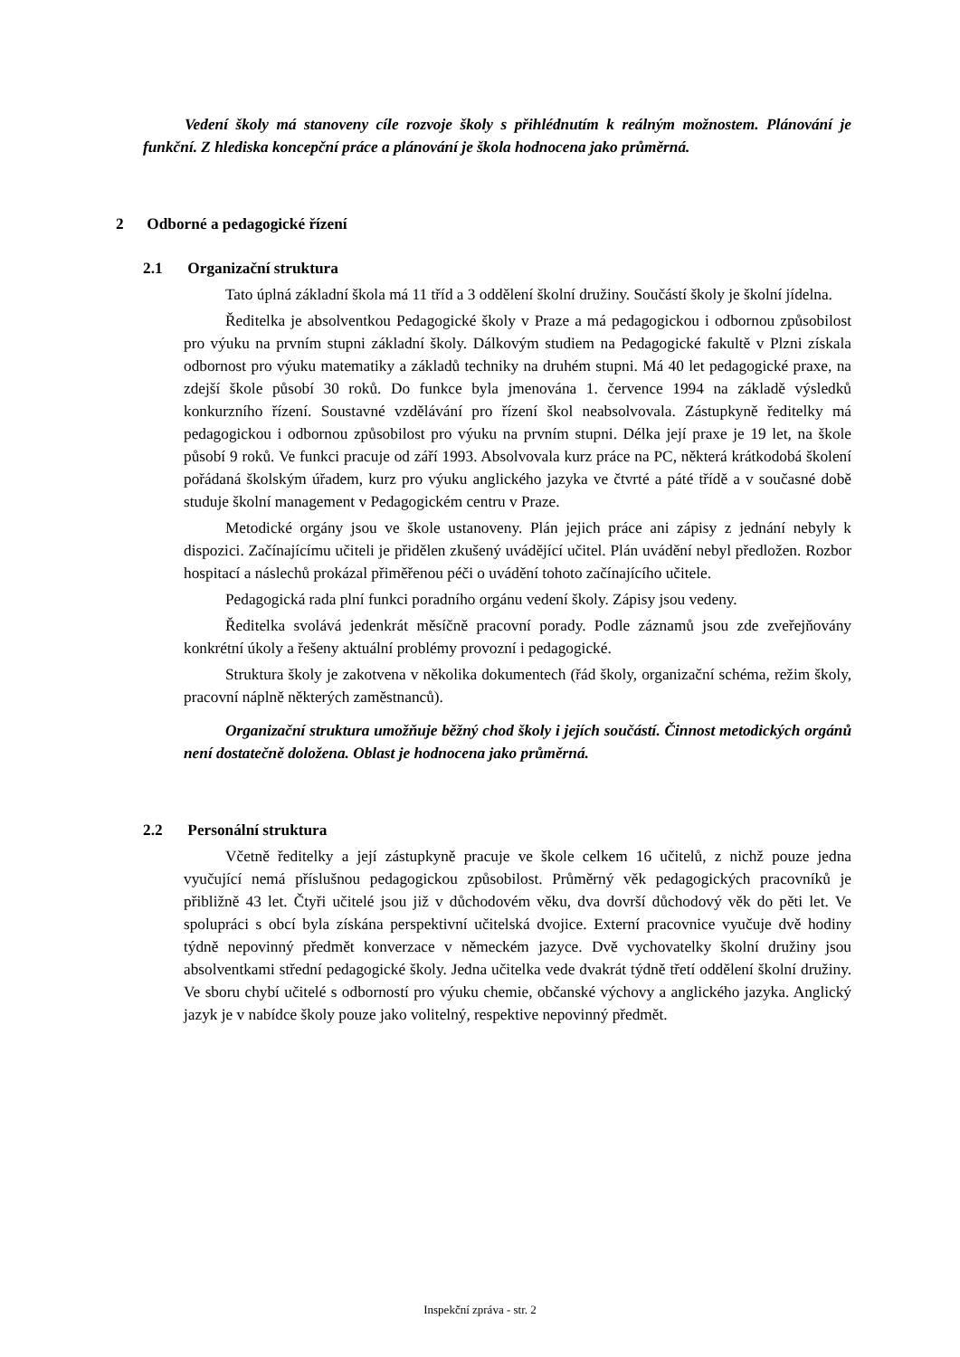Vedení školy má stanoveny cíle rozvoje školy s přihlédnutím k reálným možnostem. Plánování je funkční. Z hlediska koncepční práce a plánování je škola hodnocena jako průměrná.
2 Odborné a pedagogické řízení
2.1 Organizační struktura
Tato úplná základní škola má 11 tříd a 3 oddělení školní družiny. Součástí školy je školní jídelna.
Ředitelka je absolventkou Pedagogické školy v Praze a má pedagogickou i odbornou způsobilost pro výuku na prvním stupni základní školy. Dálkovým studiem na Pedagogické fakultě v Plzni získala odbornost pro výuku matematiky a základů techniky na druhém stupni. Má 40 let pedagogické praxe, na zdejší škole působí 30 roků. Do funkce byla jmenována 1. července 1994 na základě výsledků konkurzního řízení. Soustavné vzdělávání pro řízení škol neabsolvovala. Zástupkyně ředitelky má pedagogickou i odbornou způsobilost pro výuku na prvním stupni. Délka její praxe je 19 let, na škole působí 9 roků. Ve funkci pracuje od září 1993. Absolvovala kurz práce na PC, některá krátkodobá školení pořádaná školským úřadem, kurz pro výuku anglického jazyka ve čtvrté a páté třídě a v současné době studuje školní management v Pedagogickém centru v Praze.
Metodické orgány jsou ve škole ustanoveny. Plán jejich práce ani zápisy z jednání nebyly k dispozici. Začínajícímu učiteli je přidělen zkušený uvádějící učitel. Plán uvádění nebyl předložen. Rozbor hospitací a náslechů prokázal přiměřenou péči o uvádění tohoto začínajícího učitele.
Pedagogická rada plní funkci poradního orgánu vedení školy. Zápisy jsou vedeny.
Ředitelka svolává jedenkrát měsíčně pracovní porady. Podle záznamů jsou zde zveřejňovány konkrétní úkoly a řešeny aktuální problémy provozní i pedagogické.
Struktura školy je zakotvena v několika dokumentech (řád školy, organizační schéma, režim školy, pracovní náplně některých zaměstnanců).
Organizační struktura umožňuje běžný chod školy i jejích součástí. Činnost metodických orgánů není dostatečně doložena. Oblast je hodnocena jako průměrná.
2.2 Personální struktura
Včetně ředitelky a její zástupkyně pracuje ve škole celkem 16 učitelů, z nichž pouze jedna vyučující nemá příslušnou pedagogickou způsobilost. Průměrný věk pedagogických pracovníků je přibližně 43 let. Čtyři učitelé jsou již v důchodovém věku, dva dovrší důchodový věk do pěti let. Ve spolupráci s obcí byla získána perspektivní učitelská dvojice. Externí pracovnice vyučuje dvě hodiny týdně nepovinný předmět konverzace v německém jazyce. Dvě vychovatelky školní družiny jsou absolventkami střední pedagogické školy. Jedna učitelka vede dvakrát týdně třetí oddělení školní družiny. Ve sboru chybí učitelé s odborností pro výuku chemie, občanské výchovy a anglického jazyka. Anglický jazyk je v nabídce školy pouze jako volitelný, respektive nepovinný předmět.
Inspekční zpráva - str. 2